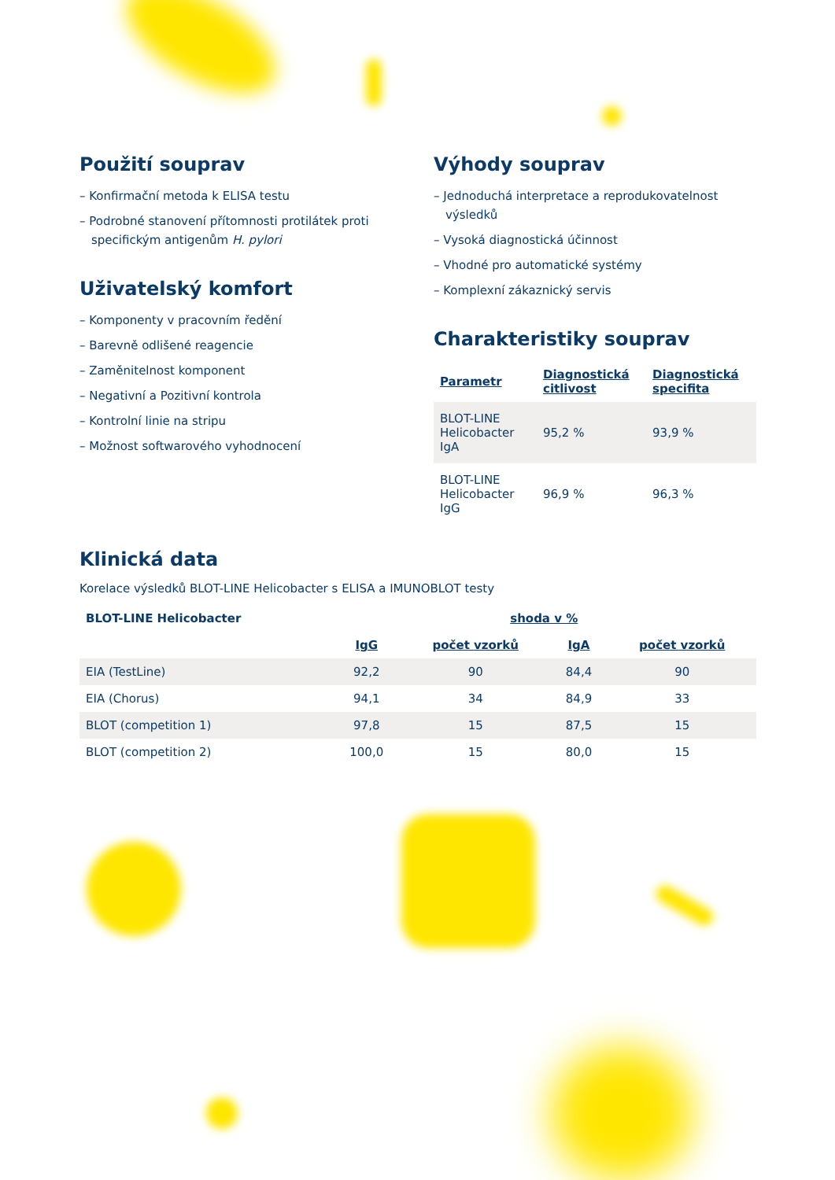Použití souprav
– Konfirmační metoda k ELISA testu
– Podrobné stanovení přítomnosti protilátek proti specifickým antigenům H. pylori
Uživatelský komfort
– Komponenty v pracovním ředění
– Barevně odlišené reagencie
– Zaměnitelnost komponent
– Negativní a Pozitivní kontrola
– Kontrolní linie na stripu
– Možnost softwarového vyhodnocení
Výhody souprav
– Jednoduchá interpretace a reprodukovatelnost výsledků
– Vysoká diagnostická účinnost
– Vhodné pro automatické systémy
– Komplexní zákaznický servis
Charakteristiky souprav
| Parametr | Diagnostická citlivost | Diagnostická specifita |
| --- | --- | --- |
| BLOT-LINE Helicobacter IgA | 95,2 % | 93,9 % |
| BLOT-LINE Helicobacter IgG | 96,9 % | 96,3 % |
Klinická data
Korelace výsledků BLOT-LINE Helicobacter s ELISA a IMUNOBLOT testy
| BLOT-LINE Helicobacter | shoda v % | | | |
| --- | --- | --- | --- | --- |
| | IgG | počet vzorků | IgA | počet vzorků |
| EIA (TestLine) | 92,2 | 90 | 84,4 | 90 |
| EIA (Chorus) | 94,1 | 34 | 84,9 | 33 |
| BLOT (competition 1) | 97,8 | 15 | 87,5 | 15 |
| BLOT (competition 2) | 100,0 | 15 | 80,0 | 15 |